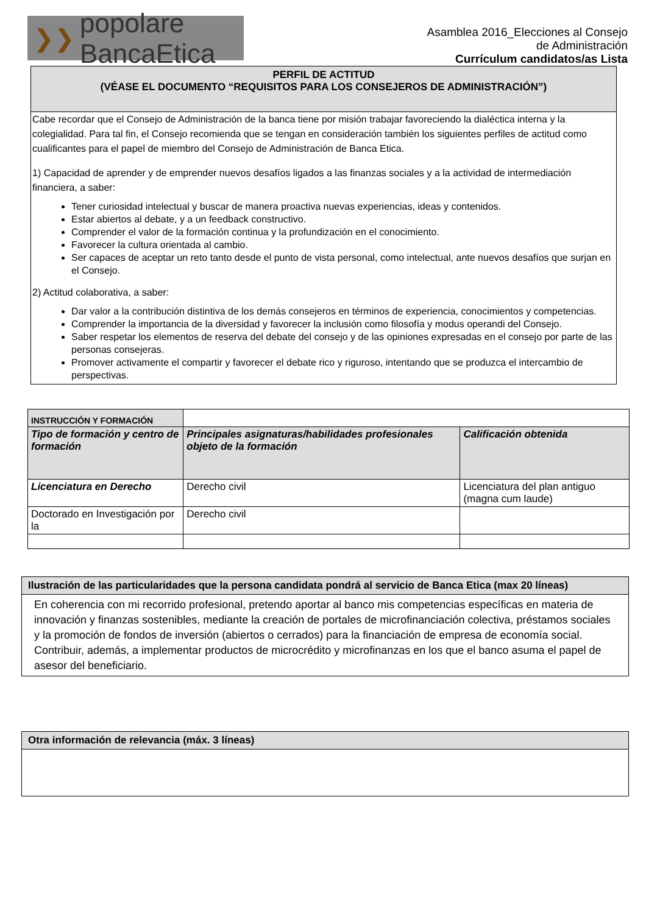❯❯ popolare BancaEtica
Asamblea 2016_Elecciones al Consejo
de Administración
Currículum candidatos/as Lista
PERFIL DE ACTITUD
(VÉASE EL DOCUMENTO “REQUISITOS PARA LOS CONSEJEROS DE ADMINISTRACIÓN”)
Cabe recordar que el Consejo de Administración de la banca tiene por misión trabajar favoreciendo la dialéctica interna y la colegialidad. Para tal fin, el Consejo recomienda que se tengan en consideración también los siguientes perfiles de actitud como cualificantes para el papel de miembro del Consejo de Administración de Banca Etica.
1) Capacidad de aprender y de emprender nuevos desafíos ligados a las finanzas sociales y a la actividad de intermediación financiera, a saber:
Tener curiosidad intelectual y buscar de manera proactiva nuevas experiencias, ideas y contenidos.
Estar abiertos al debate, y a un feedback constructivo.
Comprender el valor de la formación continua y la profundización en el conocimiento.
Favorecer la cultura orientada al cambio.
Ser capaces de aceptar un reto tanto desde el punto de vista personal, como intelectual, ante nuevos desafíos que surjan en el Consejo.
2) Actitud colaborativa, a saber:
Dar valor a la contribución distintiva de los demás consejeros en términos de experiencia, conocimientos y competencias.
Comprender la importancia de la diversidad y favorecer la inclusión como filosofía y modus operandi del Consejo.
Saber respetar los elementos de reserva del debate del consejo y de las opiniones expresadas en el consejo por parte de las personas consejeras.
Promover activamente el compartir y favorecer el debate rico y riguroso, intentando que se produzca el intercambio de perspectivas.
| INSTRUCCIÓN Y FORMACIÓN | | |
| Tipo de formación y centro de formación | Principales asignaturas/habilidades profesionales objeto de la formación | Calificación obtenida |
| Licenciatura en Derecho | Derecho civil | Licenciatura del plan antiguo (magna cum laude) |
| Doctorado en Investigación por la | Derecho civil | |
Ilustración de las particularidades que la persona candidata pondrá al servicio de Banca Etica (max 20 líneas)
En coherencia con mi recorrido profesional, pretendo aportar al banco mis competencias específicas en materia de innovación y finanzas sostenibles, mediante la creación de portales de microfinanciación colectiva, préstamos sociales y la promoción de fondos de inversión (abiertos o cerrados) para la financiación de empresa de economía social. Contribuir, además, a implementar productos de microcrédito y microfinanzas en los que el banco asuma el papel de asesor del beneficiario.
Otra información de relevancia (máx. 3 líneas)